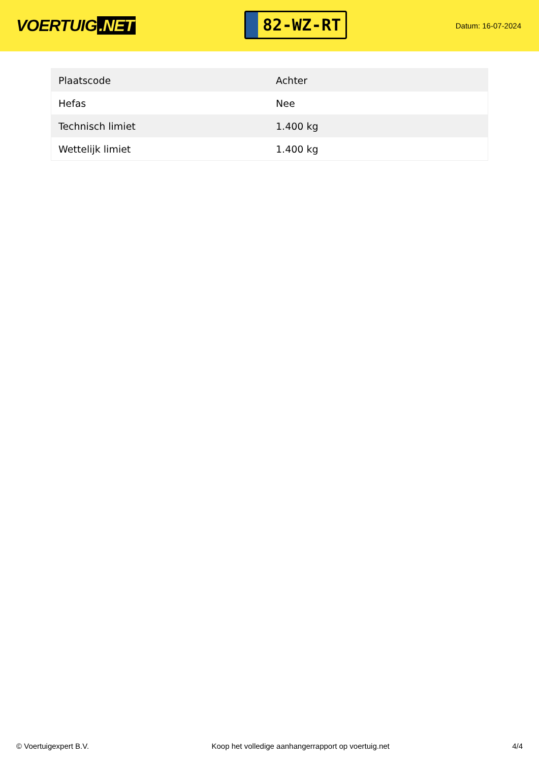VOERTUIG.NET
82-WZ-RT
Datum: 16-07-2024
| Plaatscode | Achter |
| Hefas | Nee |
| Technisch limiet | 1.400 kg |
| Wettelijk limiet | 1.400 kg |
© Voertuigexpert B.V. Koop het volledige aanhangerrapport op voertuig.net 4/4